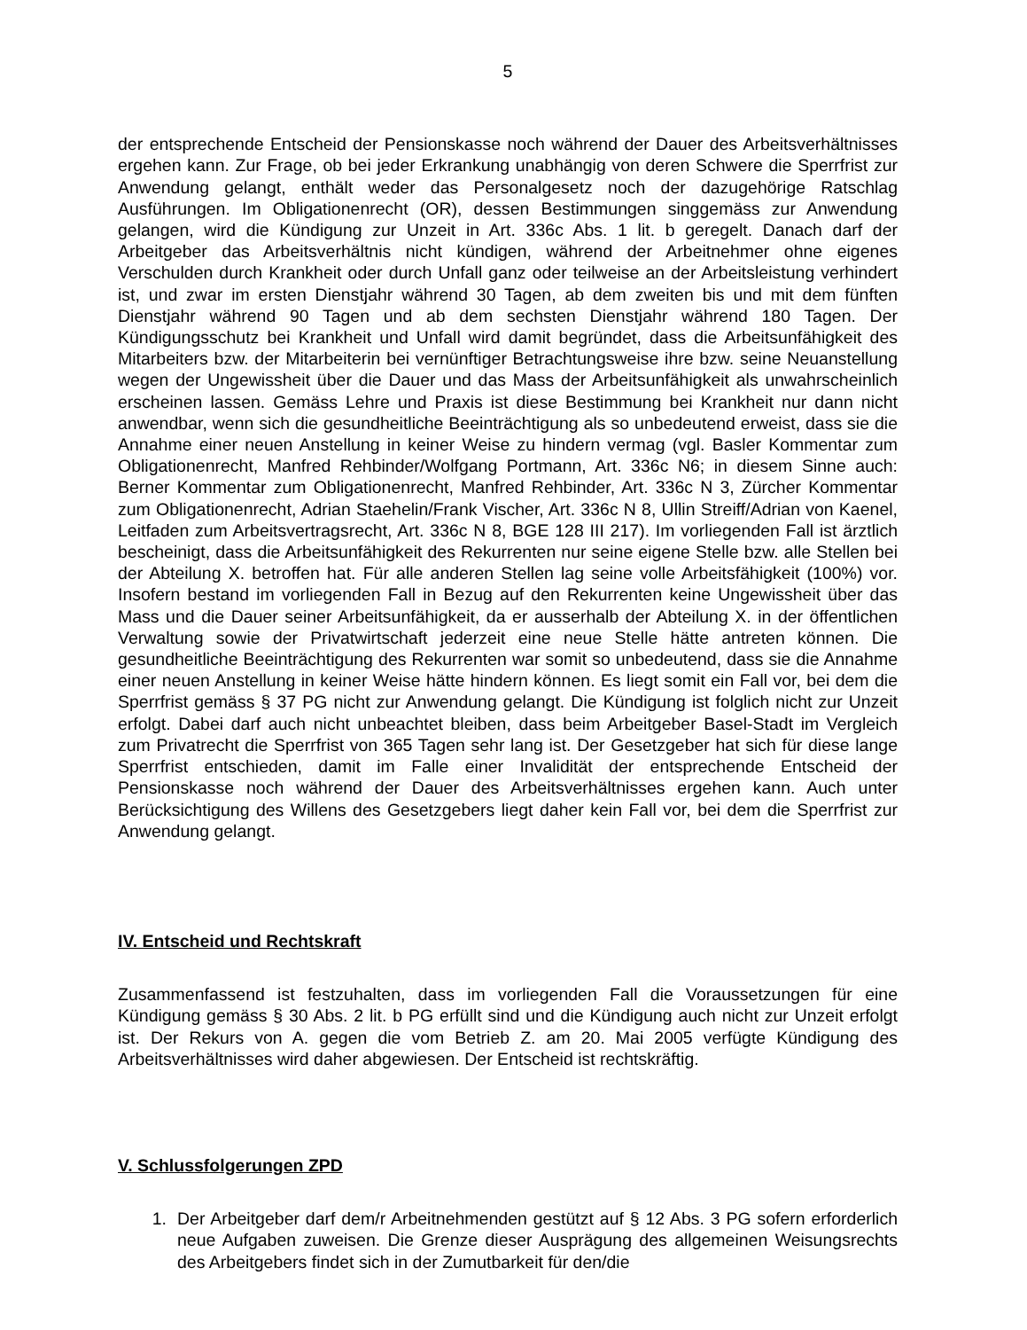5
der entsprechende Entscheid der Pensionskasse noch während der Dauer des Arbeitsverhältnisses ergehen kann. Zur Frage, ob bei jeder Erkrankung unabhängig von deren Schwere die Sperrfrist zur Anwendung gelangt, enthält weder das Personalgesetz noch der dazugehörige Ratschlag Ausführungen. Im Obligationenrecht (OR), dessen Bestimmungen singgemäss zur Anwendung gelangen, wird die Kündigung zur Unzeit in Art. 336c Abs. 1 lit. b geregelt. Danach darf der Arbeitgeber das Arbeitsverhältnis nicht kündigen, während der Arbeitnehmer ohne eigenes Verschulden durch Krankheit oder durch Unfall ganz oder teilweise an der Arbeitsleistung verhindert ist, und zwar im ersten Dienstjahr während 30 Tagen, ab dem zweiten bis und mit dem fünften Dienstjahr während 90 Tagen und ab dem sechsten Dienstjahr während 180 Tagen. Der Kündigungsschutz bei Krankheit und Unfall wird damit begründet, dass die Arbeitsunfähigkeit des Mitarbeiters bzw. der Mitarbeiterin bei vernünftiger Betrachtungsweise ihre bzw. seine Neuanstellung wegen der Ungewissheit über die Dauer und das Mass der Arbeitsunfähigkeit als unwahrscheinlich erscheinen lassen. Gemäss Lehre und Praxis ist diese Bestimmung bei Krankheit nur dann nicht anwendbar, wenn sich die gesundheitliche Beeinträchtigung als so unbedeutend erweist, dass sie die Annahme einer neuen Anstellung in keiner Weise zu hindern vermag (vgl. Basler Kommentar zum Obligationenrecht, Manfred Rehbinder/Wolfgang Portmann, Art. 336c N6; in diesem Sinne auch: Berner Kommentar zum Obligationenrecht, Manfred Rehbinder, Art. 336c N 3, Zürcher Kommentar zum Obligationenrecht, Adrian Staehelin/Frank Vischer, Art. 336c N 8, Ullin Streiff/Adrian von Kaenel, Leitfaden zum Arbeitsvertragsrecht, Art. 336c N 8, BGE 128 III 217). Im vorliegenden Fall ist ärztlich bescheinigt, dass die Arbeitsunfähigkeit des Rekurrenten nur seine eigene Stelle bzw. alle Stellen bei der Abteilung X. betroffen hat. Für alle anderen Stellen lag seine volle Arbeitsfähigkeit (100%) vor. Insofern bestand im vorliegenden Fall in Bezug auf den Rekurrenten keine Ungewissheit über das Mass und die Dauer seiner Arbeitsunfähigkeit, da er ausserhalb der Abteilung X. in der öffentlichen Verwaltung sowie der Privatwirtschaft jederzeit eine neue Stelle hätte antreten können. Die gesundheitliche Beeinträchtigung des Rekurrenten war somit so unbedeutend, dass sie die Annahme einer neuen Anstellung in keiner Weise hätte hindern können. Es liegt somit ein Fall vor, bei dem die Sperrfrist gemäss § 37 PG nicht zur Anwendung gelangt. Die Kündigung ist folglich nicht zur Unzeit erfolgt. Dabei darf auch nicht unbeachtet bleiben, dass beim Arbeitgeber Basel-Stadt im Vergleich zum Privatrecht die Sperrfrist von 365 Tagen sehr lang ist. Der Gesetzgeber hat sich für diese lange Sperrfrist entschieden, damit im Falle einer Invalidität der entsprechende Entscheid der Pensionskasse noch während der Dauer des Arbeitsverhältnisses ergehen kann. Auch unter Berücksichtigung des Willens des Gesetzgebers liegt daher kein Fall vor, bei dem die Sperrfrist zur Anwendung gelangt.
IV. Entscheid und Rechtskraft
Zusammenfassend ist festzuhalten, dass im vorliegenden Fall die Voraussetzungen für eine Kündigung gemäss § 30 Abs. 2 lit. b PG erfüllt sind und die Kündigung auch nicht zur Unzeit erfolgt ist. Der Rekurs von A. gegen die vom Betrieb Z. am 20. Mai 2005 verfügte Kündigung des Arbeitsverhältnisses wird daher abgewiesen. Der Entscheid ist rechtskräftig.
V. Schlussfolgerungen ZPD
1. Der Arbeitgeber darf dem/r Arbeitnehmenden gestützt auf § 12 Abs. 3 PG sofern erforderlich neue Aufgaben zuweisen. Die Grenze dieser Ausprägung des allgemeinen Weisungsrechts des Arbeitgebers findet sich in der Zumutbarkeit für den/die